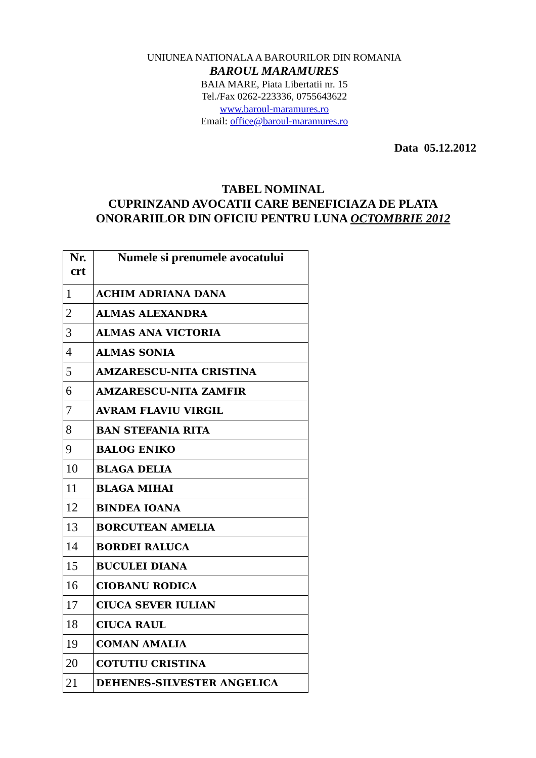UNIUNEA NATIONALA A BAROURILOR DIN ROMANIA
BAROUL MARAMURES
BAIA MARE, Piata Libertatii nr. 15
Tel./Fax 0262-223336, 0755643622
www.baroul-maramures.ro
Email: office@baroul-maramures.ro
Data 05.12.2012
TABEL NOMINAL
CUPRINZAND AVOCATII CARE BENEFICIAZA DE PLATA
ONORARIILOR DIN OFICIU PENTRU LUNA OCTOMBRIE 2012
| Nr. crt | Numele si prenumele avocatului |
| --- | --- |
| 1 | ACHIM ADRIANA DANA |
| 2 | ALMAS ALEXANDRA |
| 3 | ALMAS ANA VICTORIA |
| 4 | ALMAS SONIA |
| 5 | AMZARESCU-NITA CRISTINA |
| 6 | AMZARESCU-NITA ZAMFIR |
| 7 | AVRAM FLAVIU VIRGIL |
| 8 | BAN STEFANIA RITA |
| 9 | BALOG ENIKO |
| 10 | BLAGA DELIA |
| 11 | BLAGA MIHAI |
| 12 | BINDEA IOANA |
| 13 | BORCUTEAN AMELIA |
| 14 | BORDEI RALUCA |
| 15 | BUCULEI DIANA |
| 16 | CIOBANU RODICA |
| 17 | CIUCA SEVER IULIAN |
| 18 | CIUCA RAUL |
| 19 | COMAN AMALIA |
| 20 | COTUTIU CRISTINA |
| 21 | DEHENES-SILVESTER ANGELICA |